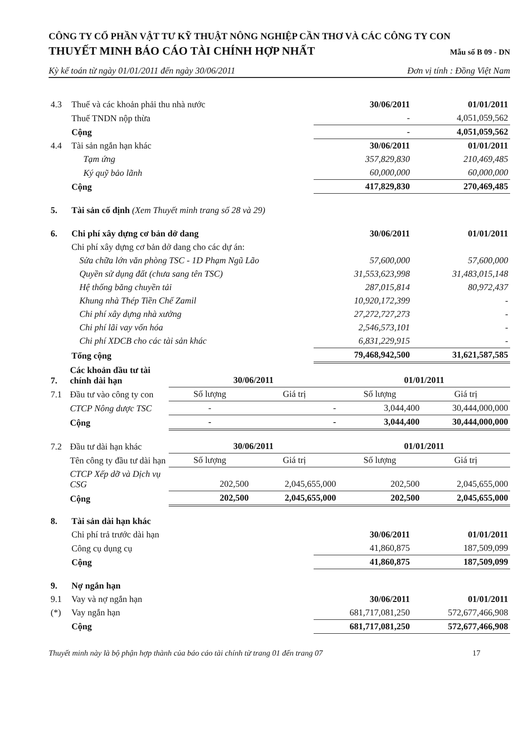CÔNG TY CỔ PHẦN VẬT TƯ KỸ THUẬT NÔNG NGHIỆP CẦN THƠ VÀ CÁC CÔNG TY CON
THUYẾT MINH BÁO CÁO TÀI CHÍNH HỢP NHẤT
Mẫu số B 09 - DN
Kỳ kế toán từ ngày 01/01/2011 đến ngày 30/06/2011 Đơn vị tính : Đồng Việt Nam
| 4.3 | Thuế và các khoản phải thu nhà nước | 30/06/2011 | 01/01/2011 |
| | Thuế TNDN nộp thừa | - | 4,051,059,562 |
| | Cộng | - | 4,051,059,562 |
| 4.4 | Tài sản ngắn hạn khác | 30/06/2011 | 01/01/2011 |
| | Tạm ứng | 357,829,830 | 210,469,485 |
| | Ký quỹ bảo lãnh | 60,000,000 | 60,000,000 |
| | Cộng | 417,829,830 | 270,469,485 |
| 5. | Tài sản cố định (Xem Thuyết minh trang số 28 và 29) | | |
| 6. | Chi phí xây dựng cơ bản dở dang | 30/06/2011 | 01/01/2011 |
| | Chi phí xây dựng cơ bản dở dang cho các dự án: | | |
| | Sửa chữa lớn văn phòng TSC - 1D Phạm Ngũ Lão | 57,600,000 | 57,600,000 |
| | Quyền sử dụng đất (chưa sang tên TSC) | 31,553,623,998 | 31,483,015,148 |
| | Hệ thống băng chuyền tải | 287,015,814 | 80,972,437 |
| | Khung nhà Thép Tiền Chế Zamil | 10,920,172,399 | - |
| | Chi phí xây dựng nhà xưởng | 27,272,727,273 | - |
| | Chi phí lãi vay vốn hóa | 2,546,573,101 | - |
| | Chi phí XDCB cho các tài sản khác | 6,831,229,915 | - |
| | Tổng cộng | 79,468,942,500 | 31,621,587,585 |
| 7. | Các khoản đầu tư tài chính dài hạn | 30/06/2011 | | 01/01/2011 | |
| 7.1 | Đầu tư vào công ty con | Số lượng | Giá trị | Số lượng | Giá trị |
| | CTCP Nông dược TSC | - | - | 3,044,400 | 30,444,000,000 |
| | Cộng | - | - | 3,044,400 | 30,444,000,000 |
| 7.2 | Đầu tư dài hạn khác | 30/06/2011 | | 01/01/2011 | |
| | Tên công ty đầu tư dài hạn | Số lượng | Giá trị | Số lượng | Giá trị |
| | CTCP Xếp dỡ và Dịch vụ CSG | 202,500 | 2,045,655,000 | 202,500 | 2,045,655,000 |
| | Cộng | 202,500 | 2,045,655,000 | 202,500 | 2,045,655,000 |
| 8. | Tài sản dài hạn khác | | |
| | Chi phí trả trước dài hạn | 30/06/2011 | 01/01/2011 |
| | Công cụ dụng cụ | 41,860,875 | 187,509,099 |
| | Cộng | 41,860,875 | 187,509,099 |
| 9. | Nợ ngắn hạn | | |
| 9.1 | Vay và nợ ngắn hạn | 30/06/2011 | 01/01/2011 |
| (*) | Vay ngắn hạn | 681,717,081,250 | 572,677,466,908 |
| | Cộng | 681,717,081,250 | 572,677,466,908 |
Thuyết minh này là bộ phận hợp thành của báo cáo tài chính từ trang 01 đến trang 07 17